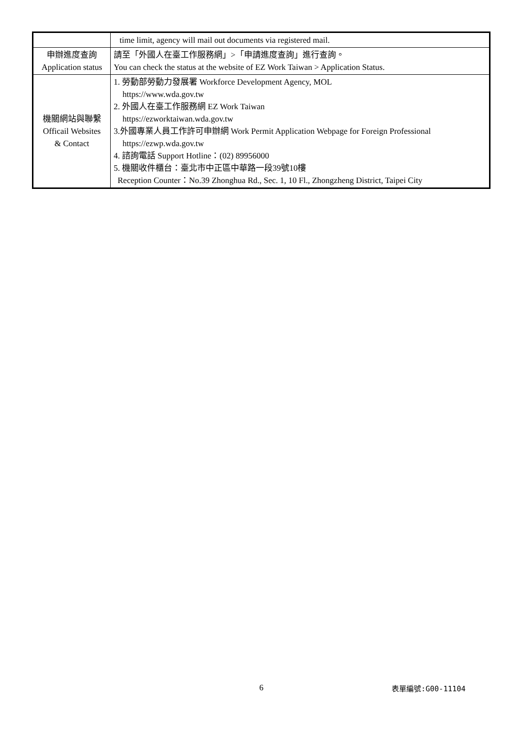| | time limit, agency will mail out documents via registered mail. |
| 申辦進度查詢 Application status | 請至「外國人在臺工作服務網」>「申請進度查詢」進行查詢。 You can check the status at the website of EZ Work Taiwan > Application Status. |
| 機關網站與聯繫 Officail Websites & Contact | 1. 勞動部勞動力發展署 Workforce Development Agency, MOL https://www.wda.gov.tw 2. 外國人在臺工作服務網 EZ Work Taiwan https://ezworktaiwan.wda.gov.tw 3.外國專業人員工作許可申辦網 Work Permit Application Webpage for Foreign Professional https://ezwp.wda.gov.tw 4. 諮詢電話 Support Hotline：(02) 89956000 5. 機關收件櫃台：臺北市中正區中華路一段39號10樓 Reception Counter：No.39 Zhonghua Rd., Sec. 1, 10 Fl., Zhongzheng District, Taipei City |
6 表單編號:G00-11104